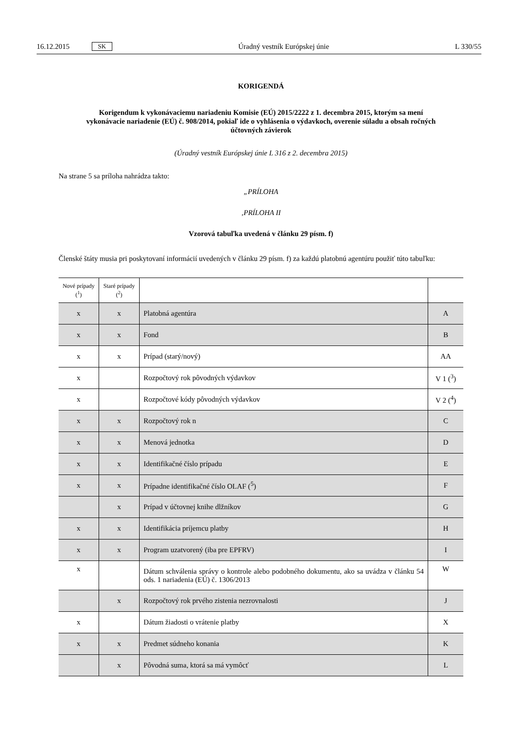16.12.2015 SK Úradný vestník Európskej únie L 330/55
KORIGENDÁ
Korigendum k vykonávaciemu nariadeniu Komisie (EÚ) 2015/2222 z 1. decembra 2015, ktorým sa mení vykonávacie nariadenie (EÚ) č. 908/2014, pokiaľ ide o vyhlásenia o výdavkoch, overenie súladu a obsah ročných účtovných závierok
(Úradný vestník Európskej únie L 316 z 2. decembra 2015)
Na strane 5 sa príloha nahrádza takto:
„PRÍLOHA
‚PRÍLOHA II
Vzorová tabuľka uvedená v článku 29 písm. f)
Členské štáty musia pri poskytovaní informácií uvedených v článku 29 písm. f) za každú platobnú agentúru použiť túto tabuľku:
| Nové prípady (<sup>1</sup>) | Staré prípady (<sup>2</sup>) | | |
| --- | --- | --- | --- |
| x | x | Platobná agentúra | A |
| x | x | Fond | B |
| x | x | Prípad (starý/nový) | AA |
| x | | Rozpočtový rok pôvodných výdavkov | V 1 (<sup>3</sup>) |
| x | | Rozpočtové kódy pôvodných výdavkov | V 2 (<sup>4</sup>) |
| x | x | Rozpočtový rok n | C |
| x | x | Menová jednotka | D |
| x | x | Identifikačné číslo prípadu | E |
| x | x | Prípadne identifikačné číslo OLAF (<sup>5</sup>) | F |
| | x | Prípad v účtovnej knihe dlžníkov | G |
| x | x | Identifikácia príjemcu platby | H |
| x | x | Program uzatvorený (iba pre EPFRV) | I |
| x | | Dátum schválenia správy o kontrole alebo podobného dokumentu, ako sa uvádza v článku 54 ods. 1 nariadenia (EÚ) č. 1306/2013 | W |
| | x | Rozpočtový rok prvého zistenia nezrovnalosti | J |
| x | | Dátum žiadosti o vrátenie platby | X |
| x | x | Predmet súdneho konania | K |
| | x | Pôvodná suma, ktorá sa má vymôcť | L |